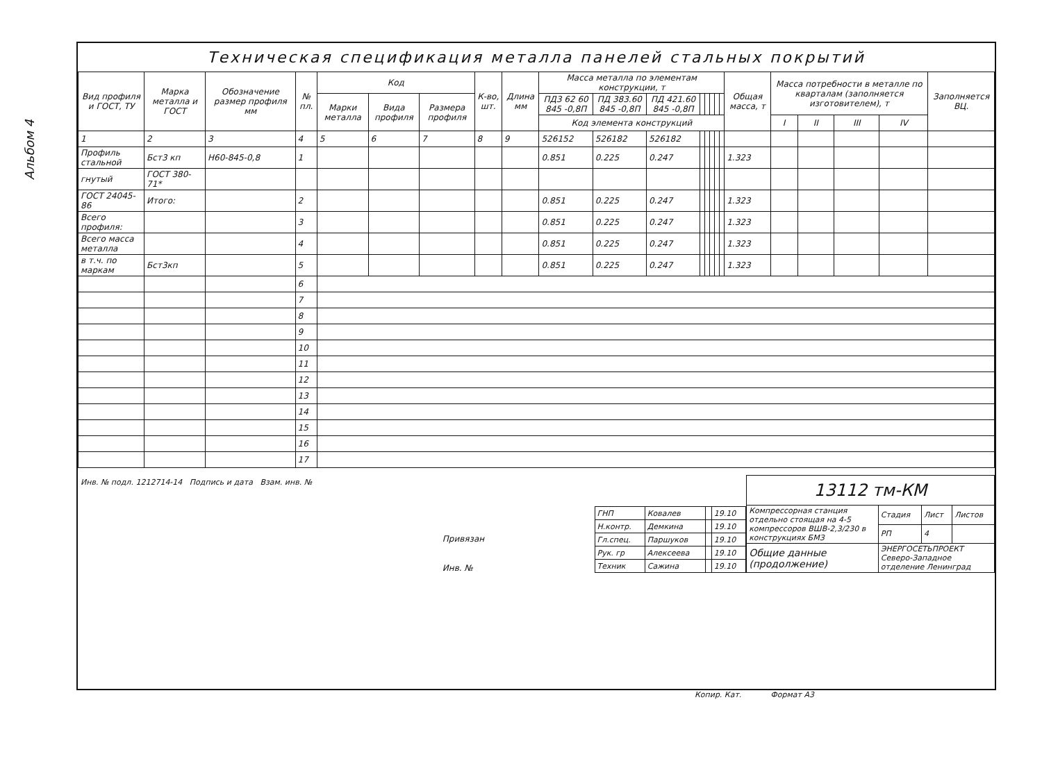Альбом 4
Техническая спецификация металла панелей стальных покрытий
| Вид профиля и ГОСТ, ТУ | Марка металла и ГОСТ | Обозначение размер профиля мм | № пл. | Код | | | К-во, шт. | Длина мм | Масса металла по элементам конструкции, т | | | | | | | | Общая масса, т | Масса потребности в металле по кварталам (заполняется изготовителем), т | | | | Заполняется ВЦ. |
| --- | --- | --- | --- | --- | --- | --- | --- | --- | --- | --- | --- | --- | --- | --- | --- | --- | --- | --- | --- | --- | --- | --- |
| | | | | Марки металла | Вида профиля | Размера профиля | | | ПД3 62 60 845 -0,8П | ПД 383.60 845 -0,8П | ПД 421.60 845 -0,8П | | | | | | | | | | | |
| | | | | | | | | | Код элемента конструкций | | | | | | | | | I | II | III | IV | |
| 1 | 2 | 3 | 4 | 5 | 6 | 7 | 8 | 9 | 526152 | 526182 | 526182 | | | | | | | | | | | |
| Профиль стальной | Бст3 кп | Н60-845-0,8 | 1 | | | | | | 0.851 | 0.225 | 0.247 | | | | | | 1.323 | | | | | |
| гнутый | ГОСТ 380-71* | | | | | | | | | | | | | | | | | | | | | |
| ГОСТ 24045-86 | Итого: | | 2 | | | | | | 0.851 | 0.225 | 0.247 | | | | | | 1.323 | | | | | |
| Всего профиля: | | | 3 | | | | | | 0.851 | 0.225 | 0.247 | | | | | | 1.323 | | | | | |
| Всего масса металла | | | 4 | | | | | | 0.851 | 0.225 | 0.247 | | | | | | 1.323 | | | | | |
| в т.ч. по маркам | Бст3кп | | 5 | | | | | | 0.851 | 0.225 | 0.247 | | | | | | 1.323 | | | | | |
| | | | 6 | | | | | | | | | | | | | | | | | | | |
| | | | 7 | | | | | | | | | | | | | | | | | | | |
| | | | 8 | | | | | | | | | | | | | | | | | | | |
| | | | 9 | | | | | | | | | | | | | | | | | | | |
| | | | 10 | | | | | | | | | | | | | | | | | | | |
| | | | 11 | | | | | | | | | | | | | | | | | | | |
| | | | 12 | | | | | | | | | | | | | | | | | | | |
| | | | 13 | | | | | | | | | | | | | | | | | | | |
| | | | 14 | | | | | | | | | | | | | | | | | | | |
| | | | 15 | | | | | | | | | | | | | | | | | | | |
| | | | 16 | | | | | | | | | | | | | | | | | | | |
| | | | 17 | | | | | | | | | | | | | | | | | | | |
Инв. № подл. 1212714-14 Подпись и дата Взам. инв. №
Привязан
Инв. №
| ГНП | Ковалев | | 19.10 |
| Н.контр. | Демкина | | 19.10 |
| Гл.спец. | Паршуков | | 19.10 |
| Рук. гр | Алексеева | | 19.10 |
| Техник | Сажина | | 19.10 |
| 13112 тм-КМ | | | |
| Компрессорная станция отдельно стоящая на 4-5 компрессоров ВШВ-2,3/230 в конструкциях БМЗ | Стадия | Лист | Листов |
| | РП | 4 | |
| Общие данные (продолжение) | ЭНЕРГОСЕТЬПРОЕКТ Северо-Западное отделение Ленинград | | |
Копир. Кат. Формат А3